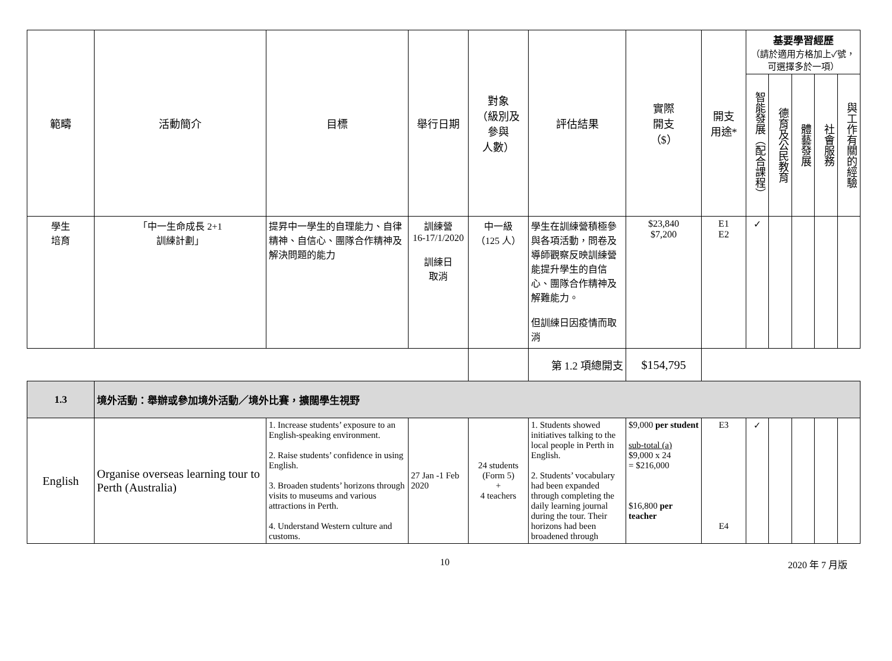| 範疇 | 活動簡介 | 目標 | 舉行日期 | 對象 （級別及 參與 人數） | 評估結果 | 實際 開支 （$） | 開支 用途* | 基要學習經歷 （請於適用方格加上✓號，可選擇多於一項） | | | | |
| --- | --- | --- | --- | --- | --- | --- | --- | --- | --- | --- | --- | --- |
| | | | | | | | | 智能發展（配合課程） | 德育及公民教育 | 體藝發展 | 社會服務 | 與工作有關的經驗 |
| 學生 培育 | 「中一生命成長 2+1 訓練計劃」 | 提昇中一學生的自理能力、自律精神、自信心、團隊合作精神及解決問題的能力 | 訓練營 16-17/1/2020 訓練日 取消 | 中一級 （125 人） | 學生在訓練營積極參與各項活動，問卷及導師觀察反映訓練營能提升學生的自信心、團隊合作精神及解難能力。 但訓練日因疫情而取消 | $23,840 $7,200 | E1 E2 | ✓ | | | | |
| | | | | | 第 1.2 項總開支 | $154,795 | | | | | | |
| 1.3 | 境外活動：舉辦或參加境外活動／境外比賽，擴闊學生視野 | | | | | | | | | | | |
| English | Organise overseas learning tour to Perth (Australia) | 1. Increase students’ exposure to an English-speaking environment. 2. Raise students’ confidence in using English. 3. Broaden students’ horizons through visits to museums and various attractions in Perth. 4. Understand Western culture and customs. | 27 Jan -1 Feb 2020 | 24 students (Form 5) + 4 teachers | 1. Students showed initiatives talking to the local people in Perth in English. 2. Students’ vocabulary had been expanded through completing the daily learning journal during the tour. Their horizons had been broadened through | $9,000 per student sub-total (a) $9,000 x 24 = $216,000 $16,800 per teacher | E3 E4 | ✓ | | | | |
10 2020 年 7 月版